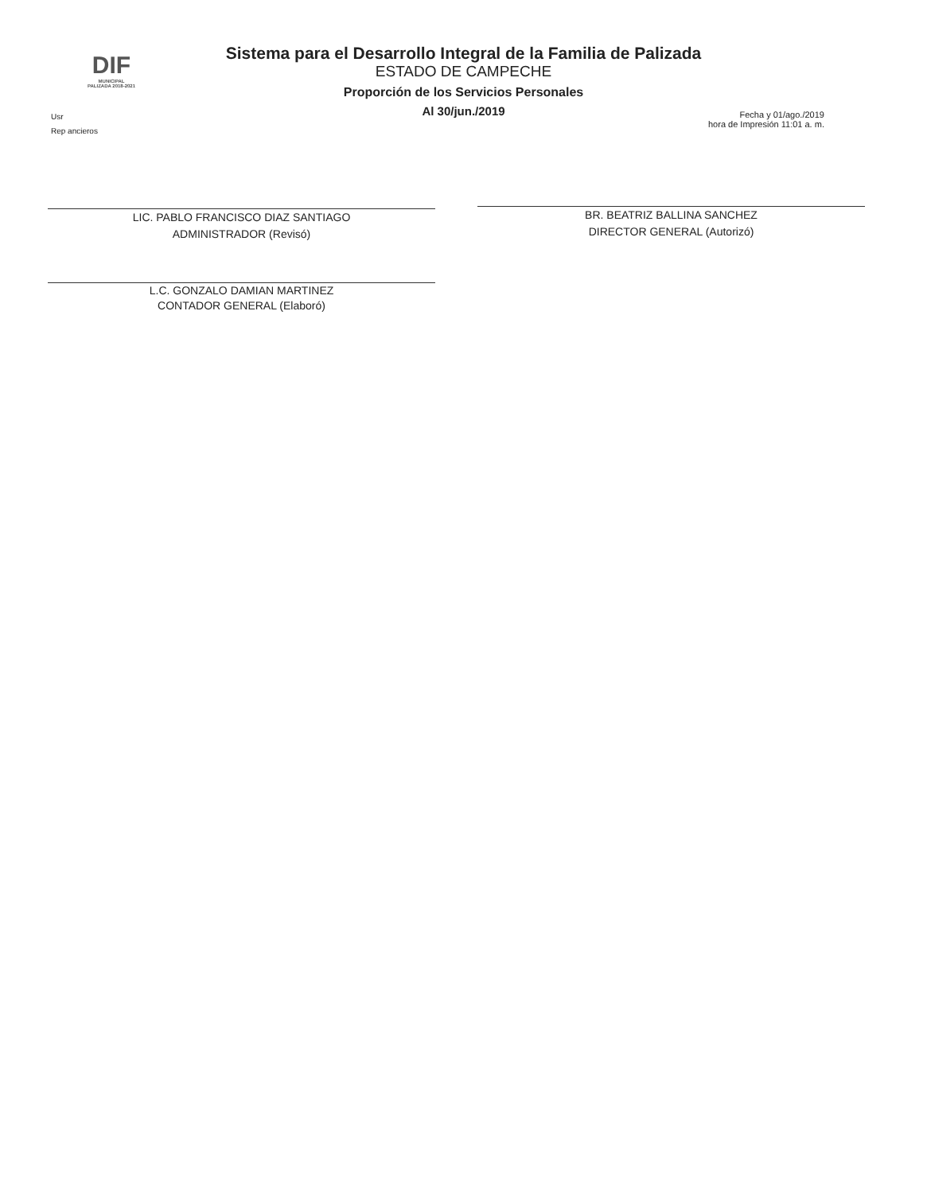DIF
MUNICIPAL
PALIZADA 2018-2021
Sistema para el Desarrollo Integral de la Familia de Palizada
ESTADO DE CAMPECHE
Proporción de los Servicios Personales
Al 30/jun./2019
Usr
Rep ancieros
Fecha y 01/ago./2019
hora de Impresión 11:01 a. m.
LIC. PABLO FRANCISCO DIAZ SANTIAGO
ADMINISTRADOR (Revisó)
BR. BEATRIZ BALLINA SANCHEZ
DIRECTOR GENERAL (Autorizó)
L.C. GONZALO DAMIAN MARTINEZ
CONTADOR GENERAL (Elaboró)